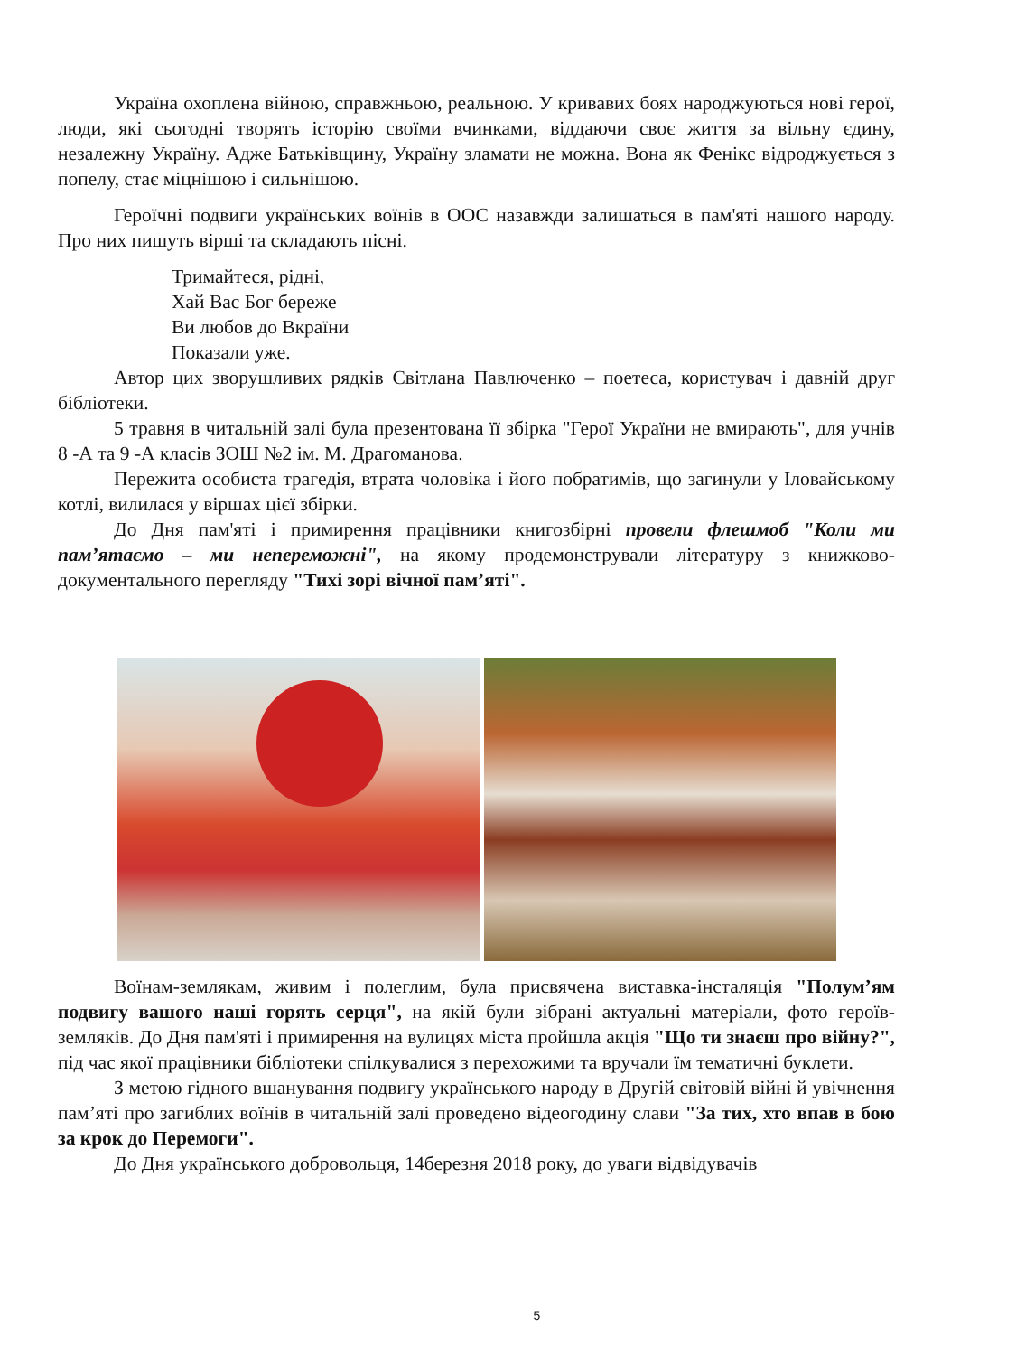Україна охоплена війною, справжньою, реальною. У кривавих боях народжуються нові герої, люди, які сьогодні творять історію своїми вчинками, віддаючи своє життя за вільну єдину, незалежну Україну. Адже Батьківщину, Україну зламати не можна. Вона як Фенікс відроджується з попелу, стає міцнішою і сильнішою.
Героїчні подвиги українських воїнів в ООС назавжди залишаться в пам'яті нашого народу. Про них пишуть вірші та складають пісні.
Тримайтеся, рідні,
Хай Вас Бог береже
Ви любов до Вкраїни
Показали уже.
Автор цих зворушливих рядків Світлана Павлюченко – поетеса, користувач і давній друг бібліотеки.
5 травня в читальній залі була презентована її збірка "Герої України не вмирають", для учнів 8 -А та 9 -А класів ЗОШ №2 ім. М. Драгоманова.
Пережита особиста трагедія, втрата чоловіка і його побратимів, що загинули у Іловайському котлі, вилилася у віршах цієї збірки.
До Дня пам'яті і примирення працівники книгозбірні провели флешмоб "Коли ми пам’ятаємо – ми непереможні", на якому продемонстрували літературу з книжково-документального перегляду "Тихі зорі вічної пам’яті".
Воїнам-землякам, живим і полеглим, була присвячена виставка-інсталяція "Полум’ям подвигу вашого наші горять серця", на якій були зібрані актуальні матеріали, фото героїв-земляків. До Дня пам'яті і примирення на вулицях міста пройшла акція "Що ти знаєш про війну?", під час якої працівники бібліотеки спілкувалися з перехожими та вручали їм тематичні буклети.
З метою гідного вшанування подвигу українського народу в Другій світовій війні й увічнення пам’яті про загиблих воїнів в читальній залі проведено відеогодину слави "За тих, хто впав в бою за крок до Перемоги".
До Дня українського добровольця, 14березня 2018 року, до уваги відвідувачів
5